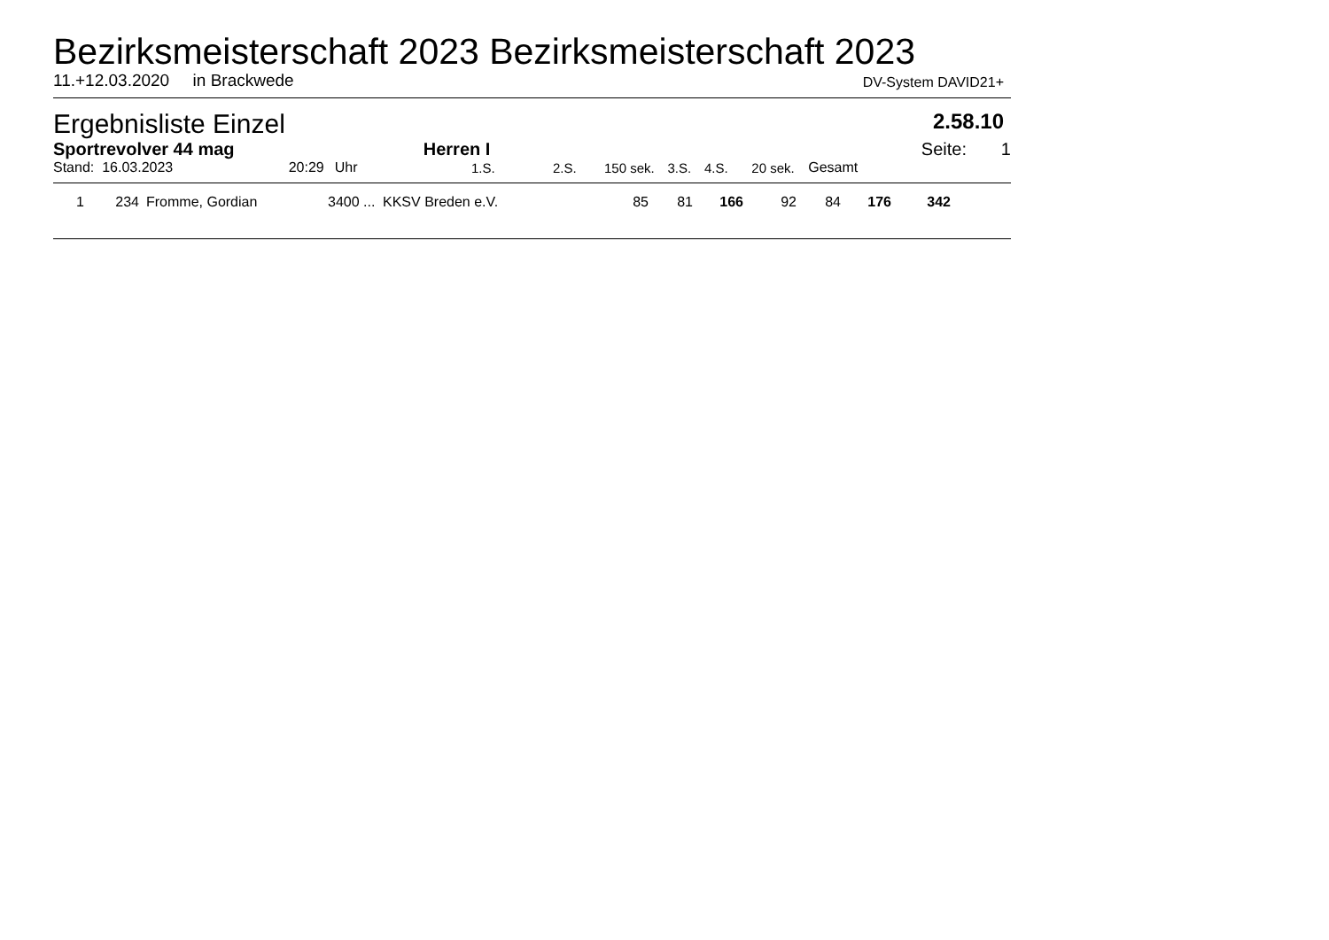Bezirksmeisterschaft 2023 Bezirksmeisterschaft 2023
11.+12.03.2020 in Brackwede DV-System DAVID21+
Ergebnisliste Einzel 2.58.10
| Sportrevolver 44 mag | | Herren I | | | | | | | | Seite: 1 |
| Stand: 16.03.2023 | 20:29 | Uhr | 1.S. | 2.S. | 150 sek. | 3.S. | 4.S. | 20 sek. | Gesamt | |
| 1 | 234 | Fromme, Gordian | 3400 ... | KKSV Breden e.V. | 85 | 81 | 166 | 92 | 84 | 176 | 342 | |